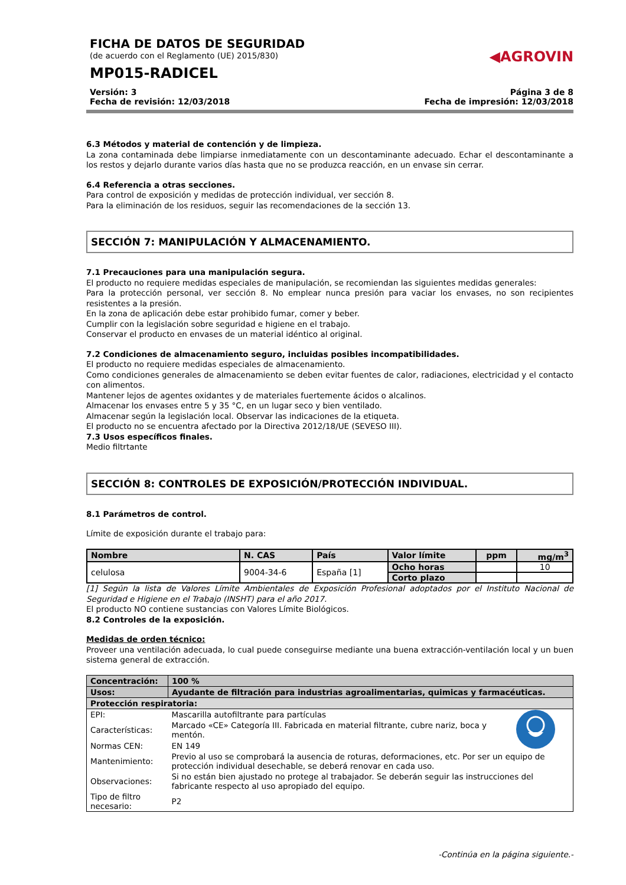FICHA DE DATOS DE SEGURIDAD
(de acuerdo con el Reglamento (UE) 2015/830)
MP015-RADICEL
◀AGROVIN
Versión: 3
Fecha de revisión: 12/03/2018
Página 3 de 8
Fecha de impresión: 12/03/2018
6.3 Métodos y material de contención y de limpieza.
La zona contaminada debe limpiarse inmediatamente con un descontaminante adecuado. Echar el descontaminante a los restos y dejarlo durante varios días hasta que no se produzca reacción, en un envase sin cerrar.
6.4 Referencia a otras secciones.
Para control de exposición y medidas de protección individual, ver sección 8.
Para la eliminación de los residuos, seguir las recomendaciones de la sección 13.
SECCIÓN 7: MANIPULACIÓN Y ALMACENAMIENTO.
7.1 Precauciones para una manipulación segura.
El producto no requiere medidas especiales de manipulación, se recomiendan las siguientes medidas generales:
Para la protección personal, ver sección 8. No emplear nunca presión para vaciar los envases, no son recipientes resistentes a la presión.
En la zona de aplicación debe estar prohibido fumar, comer y beber.
Cumplir con la legislación sobre seguridad e higiene en el trabajo.
Conservar el producto en envases de un material idéntico al original.
7.2 Condiciones de almacenamiento seguro, incluidas posibles incompatibilidades.
El producto no requiere medidas especiales de almacenamiento.
Como condiciones generales de almacenamiento se deben evitar fuentes de calor, radiaciones, electricidad y el contacto con alimentos.
Mantener lejos de agentes oxidantes y de materiales fuertemente ácidos o alcalinos.
Almacenar los envases entre 5 y 35 °C, en un lugar seco y bien ventilado.
Almacenar según la legislación local. Observar las indicaciones de la etiqueta.
El producto no se encuentra afectado por la Directiva 2012/18/UE (SEVESO III).
7.3 Usos específicos finales.
Medio filtrtante
SECCIÓN 8: CONTROLES DE EXPOSICIÓN/PROTECCIÓN INDIVIDUAL.
8.1 Parámetros de control.
Límite de exposición durante el trabajo para:
| Nombre | N. CAS | País | Valor límite | ppm | mg/m<sup>3</sup> |
| --- | --- | --- | --- | --- | --- |
| celulosa | 9004-34-6 | España [1] | Ocho horas | | 10 |
| | | | Corto plazo | | |
[1] Según la lista de Valores Límite Ambientales de Exposición Profesional adoptados por el Instituto Nacional de Seguridad e Higiene en el Trabajo (INSHT) para el año 2017.
El producto NO contiene sustancias con Valores Límite Biológicos.
8.2 Controles de la exposición.
Medidas de orden técnico:
Proveer una ventilación adecuada, lo cual puede conseguirse mediante una buena extracción-ventilación local y un buen sistema general de extracción.
| Concentración: | 100 % | |
| Usos: | Ayudante de filtración para industrias agroalimentarias, quimicas y farmacéuticas. | |
| Protección respiratoria: | | |
| EPI: | Mascarilla autofiltrante para partículas | |
| Características: | Marcado «CE» Categoría III. Fabricada en material filtrante, cubre nariz, boca y mentón. | |
| Normas CEN: | EN 149 | |
| Mantenimiento: | Previo al uso se comprobará la ausencia de roturas, deformaciones, etc. Por ser un equipo de protección individual desechable, se deberá renovar en cada uso. | |
| Observaciones: | Si no están bien ajustado no protege al trabajador. Se deberán seguir las instrucciones del fabricante respecto al uso apropiado del equipo. | |
| Tipo de filtro necesario: | P2 | |
-Continúa en la página siguiente.-